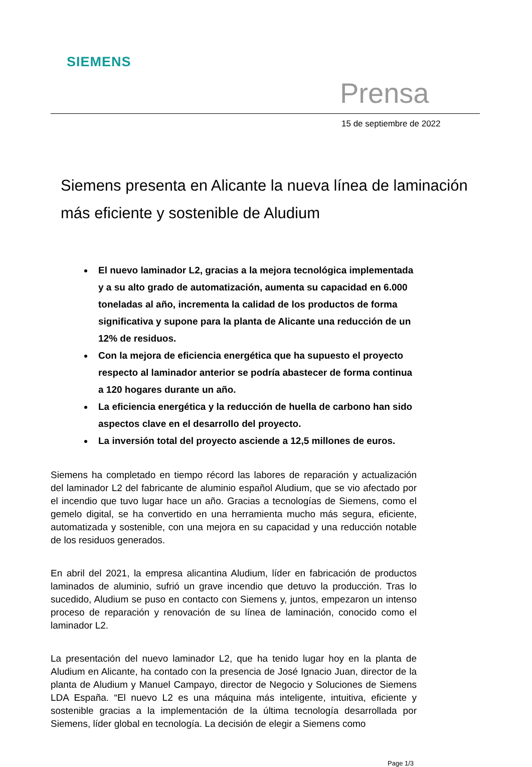SIEMENS
Prensa
15 de septiembre de 2022
Siemens presenta en Alicante la nueva línea de laminación más eficiente y sostenible de Aludium
El nuevo laminador L2, gracias a la mejora tecnológica implementada y a su alto grado de automatización, aumenta su capacidad en 6.000 toneladas al año, incrementa la calidad de los productos de forma significativa y supone para la planta de Alicante una reducción de un 12% de residuos.
Con la mejora de eficiencia energética que ha supuesto el proyecto respecto al laminador anterior se podría abastecer de forma continua a 120 hogares durante un año.
La eficiencia energética y la reducción de huella de carbono han sido aspectos clave en el desarrollo del proyecto.
La inversión total del proyecto asciende a 12,5 millones de euros.
Siemens ha completado en tiempo récord las labores de reparación y actualización del laminador L2 del fabricante de aluminio español Aludium, que se vio afectado por el incendio que tuvo lugar hace un año. Gracias a tecnologías de Siemens, como el gemelo digital, se ha convertido en una herramienta mucho más segura, eficiente, automatizada y sostenible, con una mejora en su capacidad y una reducción notable de los residuos generados.
En abril del 2021, la empresa alicantina Aludium, líder en fabricación de productos laminados de aluminio, sufrió un grave incendio que detuvo la producción. Tras lo sucedido, Aludium se puso en contacto con Siemens y, juntos, empezaron un intenso proceso de reparación y renovación de su línea de laminación, conocido como el laminador L2.
La presentación del nuevo laminador L2, que ha tenido lugar hoy en la planta de Aludium en Alicante, ha contado con la presencia de José Ignacio Juan, director de la planta de Aludium y Manuel Campayo, director de Negocio y Soluciones de Siemens LDA España. “El nuevo L2 es una máquina más inteligente, intuitiva, eficiente y sostenible gracias a la implementación de la última tecnología desarrollada por Siemens, líder global en tecnología. La decisión de elegir a Siemens como
Page 1/3